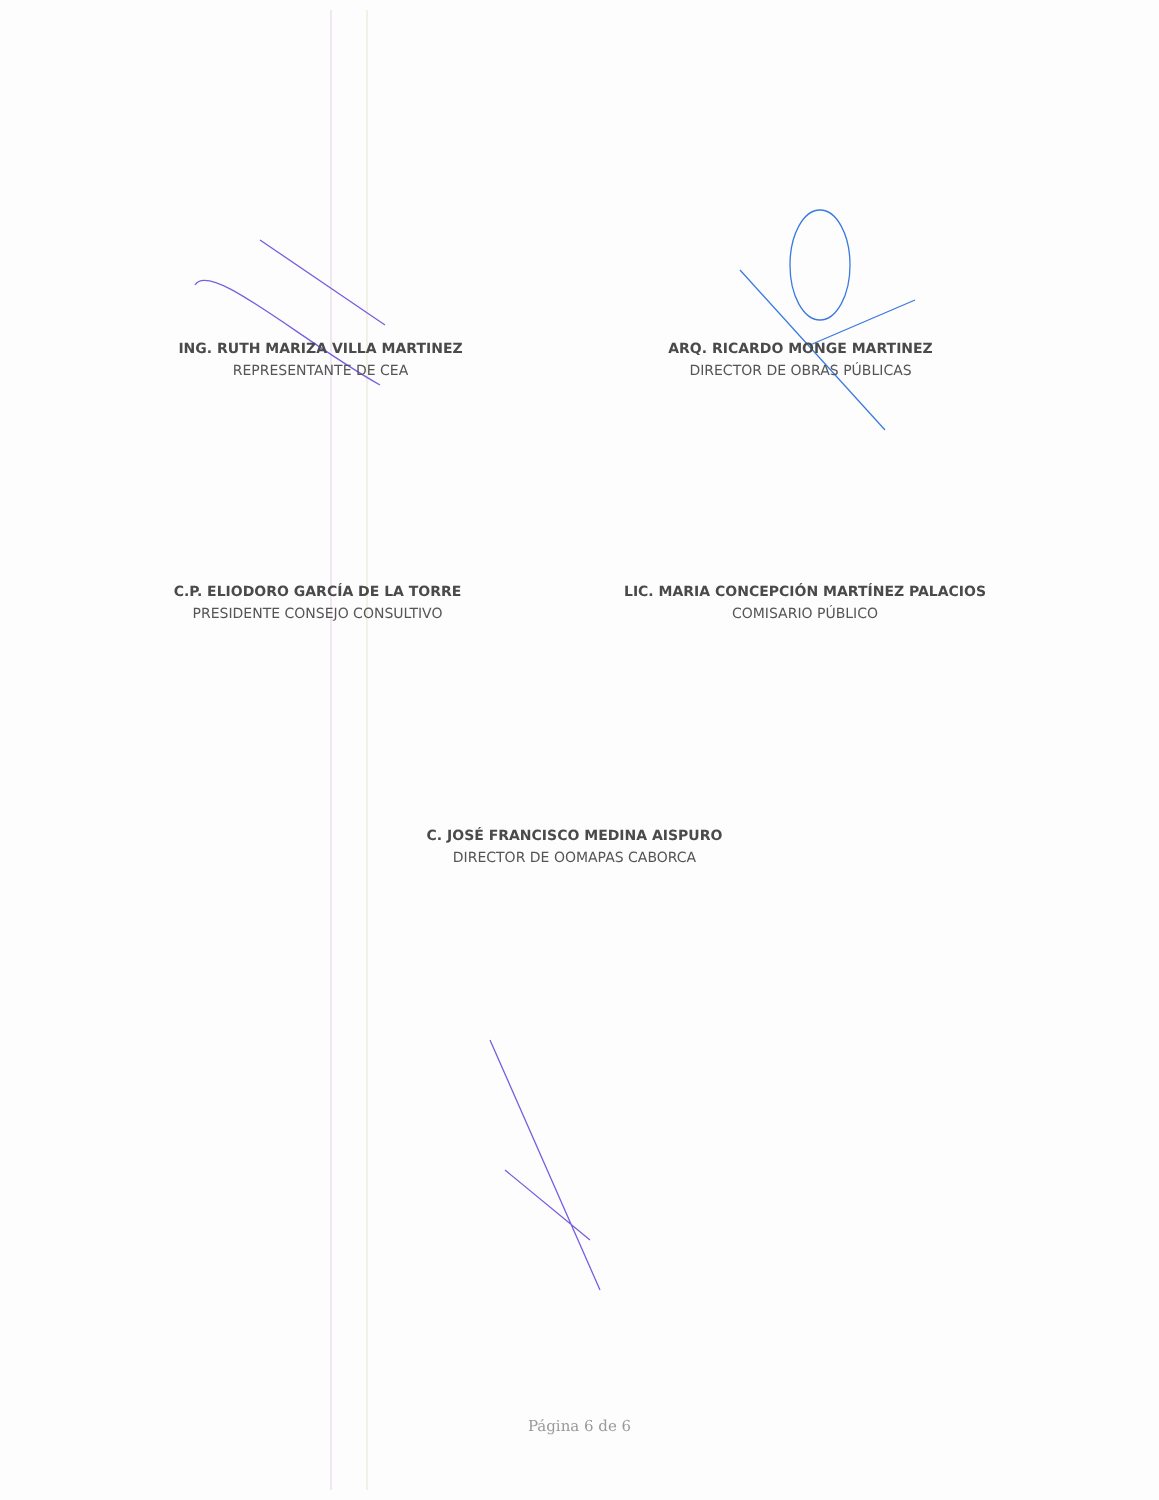ING. RUTH MARIZA VILLA MARTINEZ
REPRESENTANTE DE CEA
ARQ. RICARDO MONGE MARTINEZ
DIRECTOR DE OBRAS PÚBLICAS
C.P. ELIODORO GARCÍA DE LA TORRE
PRESIDENTE CONSEJO CONSULTIVO
LIC. MARIA CONCEPCIÓN MARTÍNEZ PALACIOS
COMISARIO PÚBLICO
C. JOSÉ FRANCISCO MEDINA AISPURO
DIRECTOR DE OOMAPAS CABORCA
Página 6 de 6